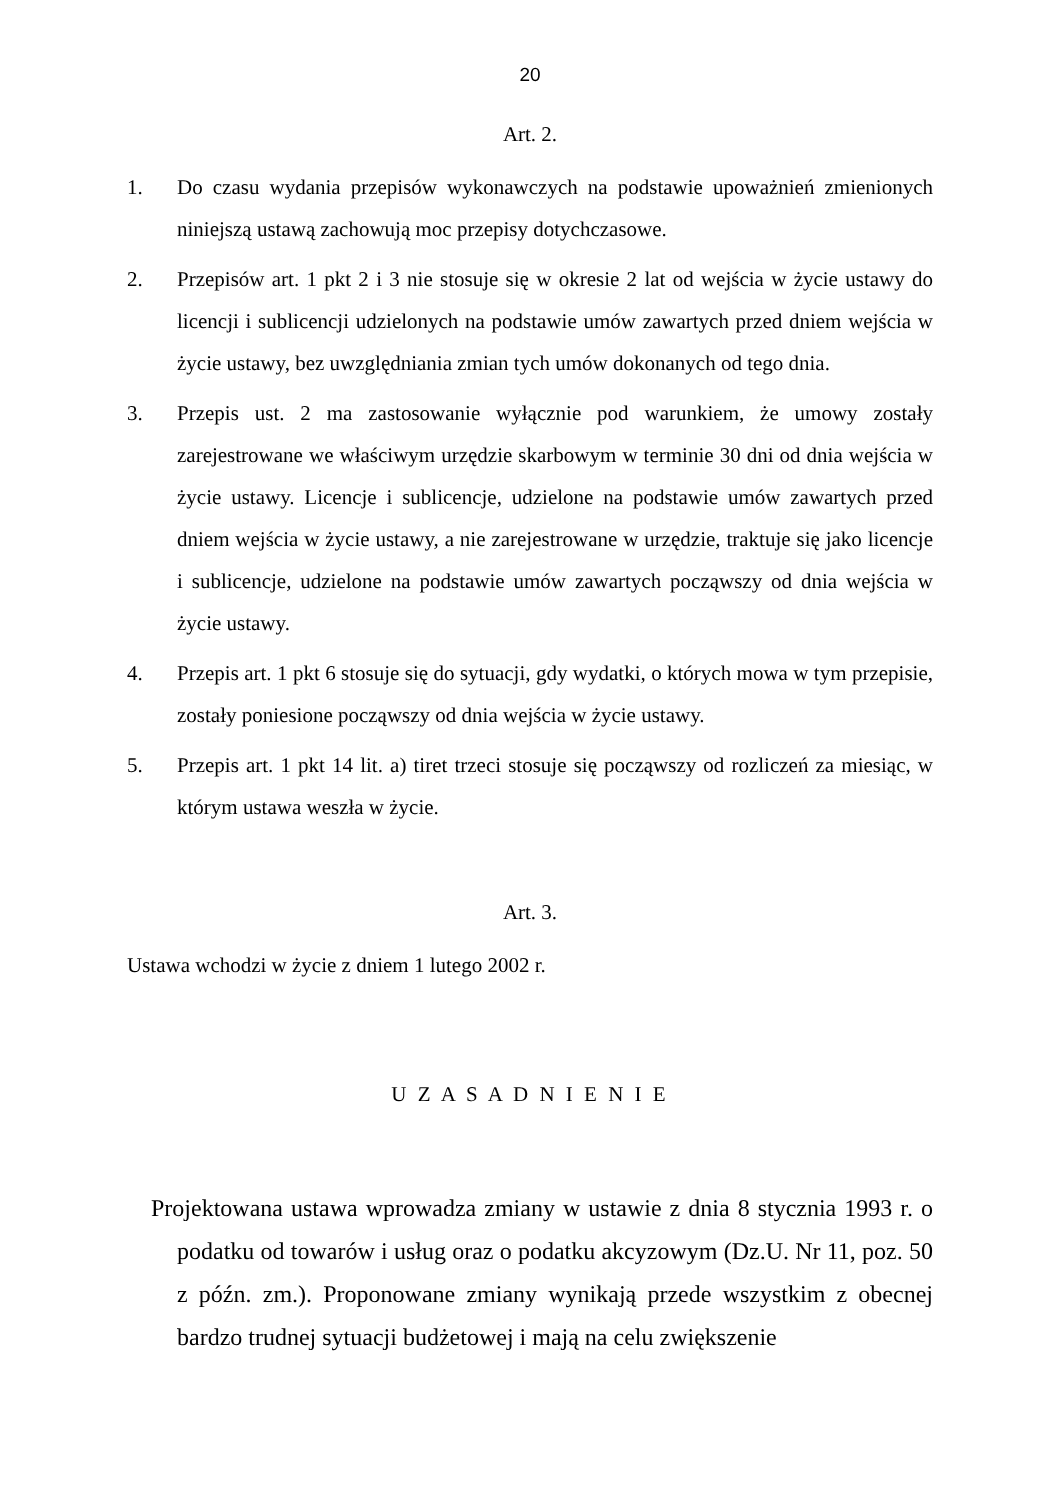20
Art. 2.
1. Do czasu wydania przepisów wykonawczych na podstawie upoważnień zmienionych niniejszą ustawą zachowują moc przepisy dotychczasowe.
2. Przepisów art. 1 pkt 2 i 3 nie stosuje się w okresie 2 lat od wejścia w życie ustawy do licencji i sublicencji udzielonych na podstawie umów zawartych przed dniem wejścia w życie ustawy, bez uwzględniania zmian tych umów dokonanych od tego dnia.
3. Przepis ust. 2 ma zastosowanie wyłącznie pod warunkiem, że umowy zostały zarejestrowane we właściwym urzędzie skarbowym w terminie 30 dni od dnia wejścia w życie ustawy. Licencje i sublicencje, udzielone na podstawie umów zawartych przed dniem wejścia w życie ustawy, a nie zarejestrowane w urzędzie, traktuje się jako licencje i sublicencje, udzielone na podstawie umów zawartych począwszy od dnia wejścia w życie ustawy.
4. Przepis art. 1 pkt 6 stosuje się do sytuacji, gdy wydatki, o których mowa w tym przepisie, zostały poniesione począwszy od dnia wejścia w życie ustawy.
5. Przepis art. 1 pkt 14 lit. a) tiret trzeci stosuje się począwszy od rozliczeń za miesiąc, w którym ustawa weszła w życie.
Art. 3.
Ustawa wchodzi w życie z dniem 1 lutego 2002 r.
U Z A S A D N I E N I E
Projektowana ustawa wprowadza zmiany w ustawie z dnia 8 stycznia 1993 r. o podatku od towarów i usług oraz o podatku akcyzowym (Dz.U. Nr 11, poz. 50 z późn. zm.). Proponowane zmiany wynikają przede wszystkim z obecnej bardzo trudnej sytuacji budżetowej i mają na celu zwiększenie